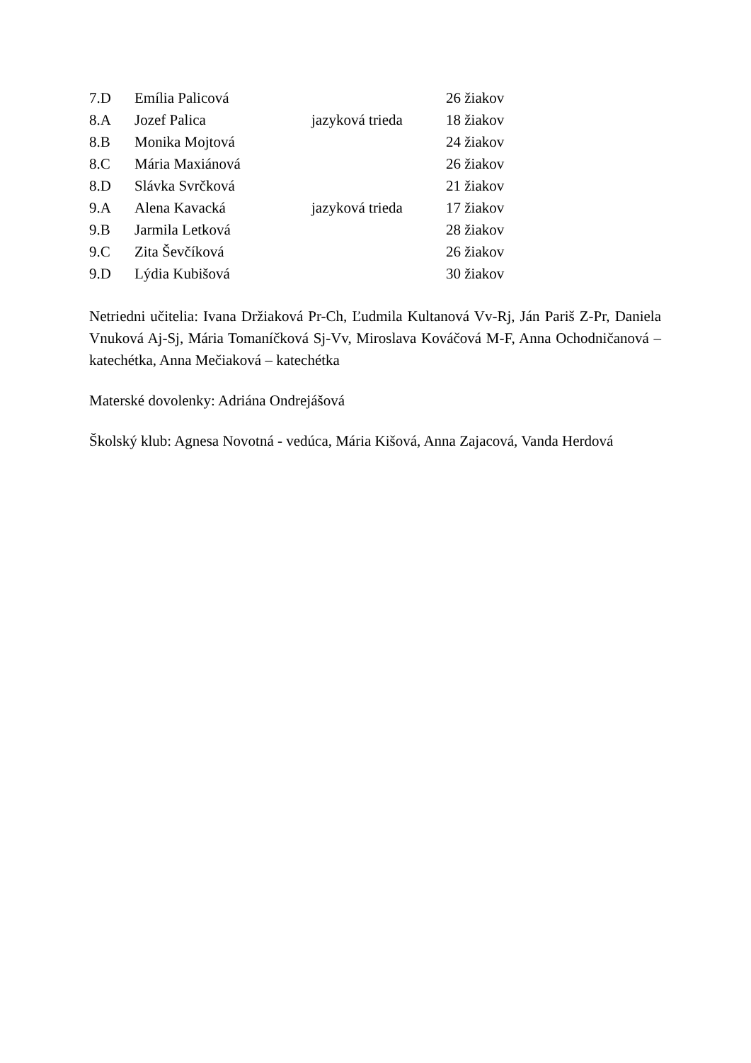| 7.D | Emília Palicová | | 26 žiakov |
| 8.A | Jozef Palica | jazyková trieda | 18 žiakov |
| 8.B | Monika Mojtová | | 24 žiakov |
| 8.C | Mária Maxiánová | | 26 žiakov |
| 8.D | Slávka Svrčková | | 21 žiakov |
| 9.A | Alena Kavacká | jazyková trieda | 17 žiakov |
| 9.B | Jarmila Letková | | 28 žiakov |
| 9.C | Zita Ševčíková | | 26 žiakov |
| 9.D | Lýdia Kubišová | | 30 žiakov |
Netriedni učitelia: Ivana Držiaková Pr-Ch, Ľudmila Kultanová Vv-Rj, Ján Pariš Z-Pr, Daniela Vnuková Aj-Sj, Mária Tomaníčková Sj-Vv, Miroslava Kováčová M-F, Anna Ochodničanová – katechétka, Anna Mečiaková – katechétka
Materské dovolenky: Adriána Ondrejášová
Školský klub: Agnesa Novotná - vedúca, Mária Kišová, Anna Zajacová, Vanda Herdová